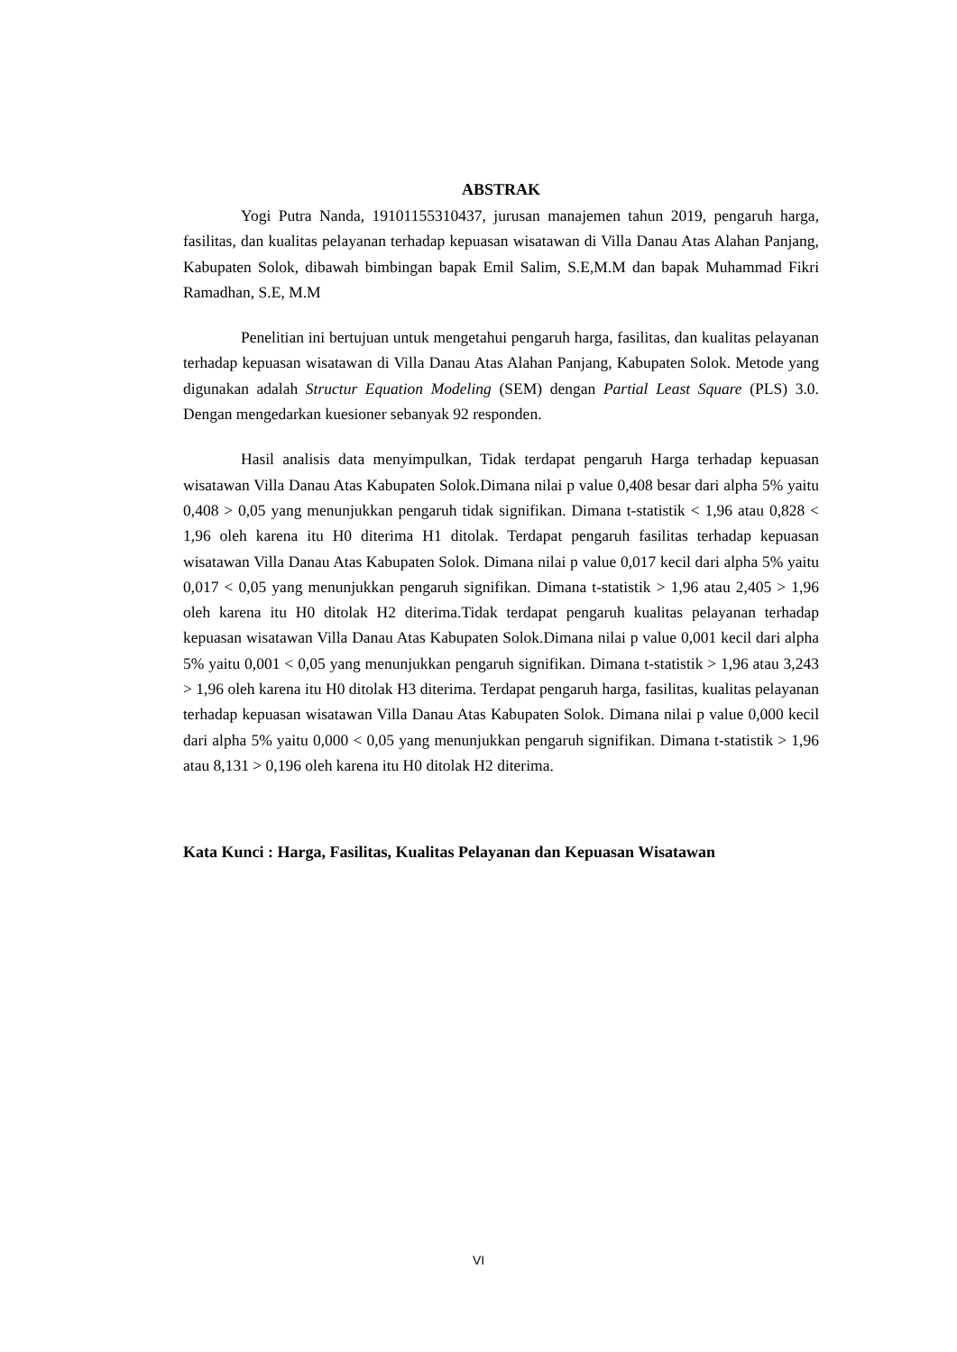ABSTRAK
Yogi Putra Nanda, 19101155310437, jurusan manajemen tahun 2019, pengaruh harga, fasilitas, dan kualitas pelayanan terhadap kepuasan wisatawan di Villa Danau Atas Alahan Panjang, Kabupaten Solok, dibawah bimbingan bapak Emil Salim, S.E,M.M dan bapak Muhammad Fikri Ramadhan, S.E, M.M
Penelitian ini bertujuan untuk mengetahui pengaruh harga, fasilitas, dan kualitas pelayanan terhadap kepuasan wisatawan di Villa Danau Atas Alahan Panjang, Kabupaten Solok. Metode yang digunakan adalah Structur Equation Modeling (SEM) dengan Partial Least Square (PLS) 3.0. Dengan mengedarkan kuesioner sebanyak 92 responden.
Hasil analisis data menyimpulkan, Tidak terdapat pengaruh Harga terhadap kepuasan wisatawan Villa Danau Atas Kabupaten Solok.Dimana nilai p value 0,408 besar dari alpha 5% yaitu 0,408 > 0,05 yang menunjukkan pengaruh tidak signifikan. Dimana t-statistik < 1,96 atau 0,828 < 1,96 oleh karena itu H0 diterima H1 ditolak. Terdapat pengaruh fasilitas terhadap kepuasan wisatawan Villa Danau Atas Kabupaten Solok. Dimana nilai p value 0,017 kecil dari alpha 5% yaitu 0,017 < 0,05 yang menunjukkan pengaruh signifikan. Dimana t-statistik > 1,96 atau 2,405 > 1,96 oleh karena itu H0 ditolak H2 diterima.Tidak terdapat pengaruh kualitas pelayanan terhadap kepuasan wisatawan Villa Danau Atas Kabupaten Solok.Dimana nilai p value 0,001 kecil dari alpha 5% yaitu 0,001 < 0,05 yang menunjukkan pengaruh signifikan. Dimana t-statistik > 1,96 atau 3,243 > 1,96 oleh karena itu H0 ditolak H3 diterima. Terdapat pengaruh harga, fasilitas, kualitas pelayanan terhadap kepuasan wisatawan Villa Danau Atas Kabupaten Solok. Dimana nilai p value 0,000 kecil dari alpha 5% yaitu 0,000 < 0,05 yang menunjukkan pengaruh signifikan. Dimana t-statistik > 1,96 atau 8,131 > 0,196 oleh karena itu H0 ditolak H2 diterima.
Kata Kunci : Harga, Fasilitas, Kualitas Pelayanan dan Kepuasan Wisatawan
VI